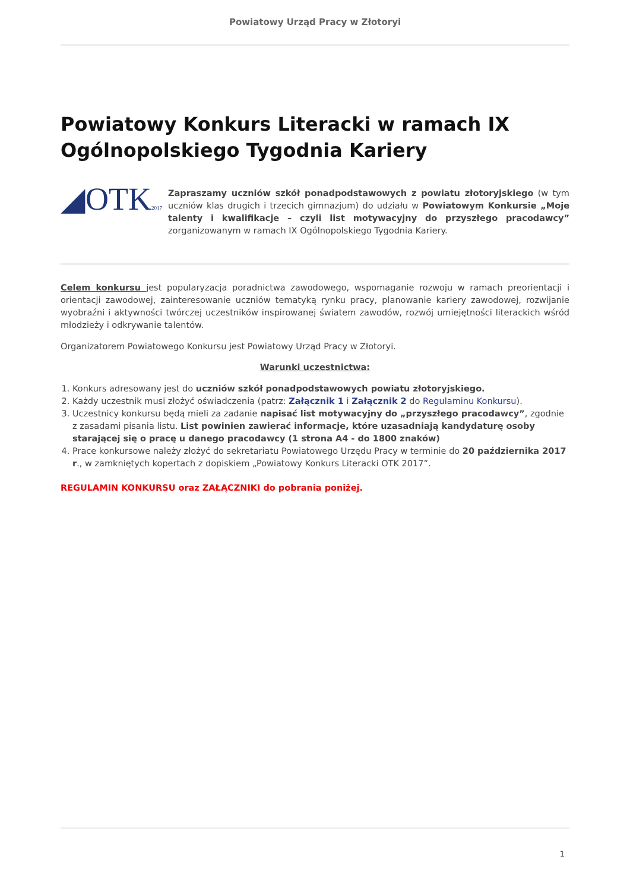Powiatowy Urząd Pracy w Złotoryi
Powiatowy Konkurs Literacki w ramach IX Ogólnopolskiego Tygodnia Kariery
◢OTK2017
Zapraszamy uczniów szkół ponadpodstawowych z powiatu złotoryjskiego (w tym uczniów klas drugich i trzecich gimnazjum) do udziału w Powiatowym Konkursie „Moje talenty i kwalifikacje – czyli list motywacyjny do przyszłego pracodawcy” zorganizowanym w ramach IX Ogólnopolskiego Tygodnia Kariery.
Celem konkursu jest popularyzacja poradnictwa zawodowego, wspomaganie rozwoju w ramach preorientacji i orientacji zawodowej, zainteresowanie uczniów tematyką rynku pracy, planowanie kariery zawodowej, rozwijanie wyobraźni i aktywności twórczej uczestników inspirowanej światem zawodów, rozwój umiejętności literackich wśród młodzieży i odkrywanie talentów.
Organizatorem Powiatowego Konkursu jest Powiatowy Urząd Pracy w Złotoryi.
Warunki uczestnictwa:
1. Konkurs adresowany jest do uczniów szkół ponadpodstawowych powiatu złotoryjskiego.
2. Każdy uczestnik musi złożyć oświadczenia (patrz: Załącznik 1 i Załącznik 2 do Regulaminu Konkursu).
3. Uczestnicy konkursu będą mieli za zadanie napisać list motywacyjny do „przyszłego pracodawcy”, zgodnie z zasadami pisania listu. List powinien zawierać informacje, które uzasadniają kandydaturę osoby starającej się o pracę u danego pracodawcy (1 strona A4 - do 1800 znaków)
4. Prace konkursowe należy złożyć do sekretariatu Powiatowego Urzędu Pracy w terminie do 20 października 2017 r., w zamkniętych kopertach z dopiskiem „Powiatowy Konkurs Literacki OTK 2017”.
REGULAMIN KONKURSU oraz ZAŁĄCZNIKI do pobrania poniżej.
1